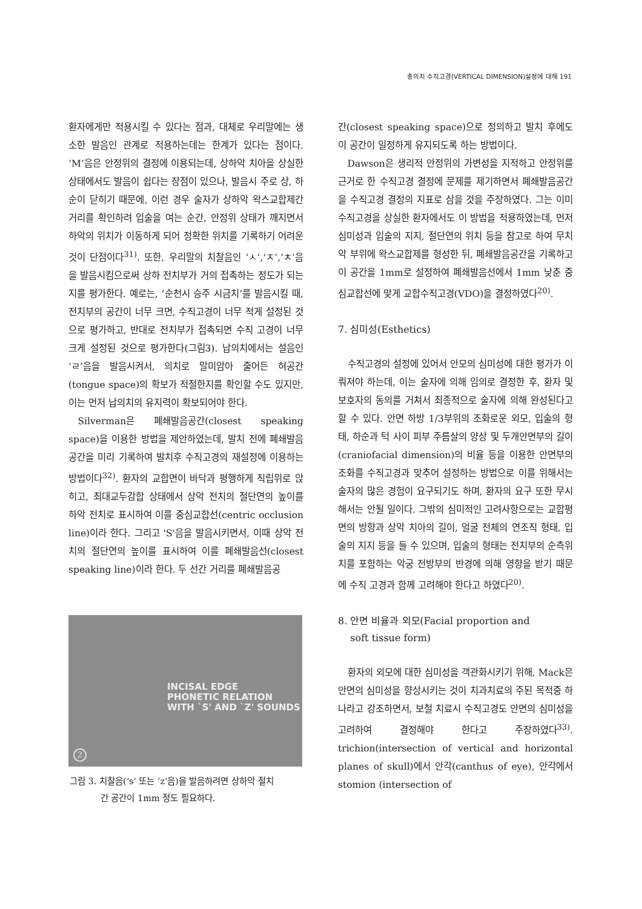총의치 수직고경(VERTICAL DIMENSION)설정에 대해 191
환자에게만 적용시킬 수 있다는 점과, 대체로 우리말에는 생소한 발음인 관계로 적용하는데는 한계가 있다는 점이다. ‘M’음은 안정위의 결정에 이용되는데, 상하악 치아을 상실한 상태에서도 발음이 쉽다는 장점이 있으나, 발음시 주로 상, 하순이 닫히기 때문에, 이런 경우 술자가 상하악 왁스교합제간 거리를 확인하려 입술을 여는 순간, 안정위 상태가 깨지면서 하악의 위치가 이동하게 되어 정확한 위치를 기록하기 어려운 것이 단점이다<sup>31)</sup>. 또한, 우리말의 치찰음인 ‘ㅅ’,‘ㅈ’,‘ㅊ’음을 발음시킴으로써 상하 전치부가 거의 접촉하는 정도가 되는지를 평가한다. 예로는, ‘순천시 승주 시금치’를 발음시킬 때, 전치부의 공간이 너무 크면, 수직고경이 너무 적게 설정된 것으로 평가하고, 반대로 전치부가 접촉되면 수직 고경이 너무 크게 설정된 것으로 평가한다(그림3). 납의치에서는 설음인 ‘ㄹ’음을 발음시켜서, 의치로 말미암아 줄어든 혀공간(tongue space)의 확보가 적절한지를 확인할 수도 있지만, 이는 먼저 납의치의 유지력이 확보되어야 한다.
Silverman은 폐쇄발음공간(closest speaking space)을 이용한 방법을 제안하였는데, 발치 전에 폐쇄발음공간을 미리 기록하여 발치후 수직고경의 재설정에 이용하는 방법이다<sup>32)</sup>. 환자의 교합면이 바닥과 평행하게 직립위로 앉히고, 최대교두감합 상태에서 상악 전치의 절단연의 높이를 하악 전치로 표시하여 이를 중심교합선(centric occlusion line)이라 한다. 그리고 'S'음을 발음시키면서, 이때 상악 전치의 절단연의 높이를 표시하여 이를 폐쇄발음선(closest speaking line)이라 한다. 두 선간 거리를 폐쇄발음공
INCISAL EDGE
PHONETIC RELATION
WITH `S' AND `Z' SOUNDS
2
그림 3. 치찰음(‘s' 또는 ’z'음)을 발음하려면 상하악 절치
간 공간이 1mm 정도 필요하다.
간(closest speaking space)으로 정의하고 발치 후에도 이 공간이 일정하게 유지되도록 하는 방법이다.
Dawson은 생리적 안정위의 가변성을 지적하고 안정위를 근거로 한 수직고경 결정에 문제를 제기하면서 폐쇄발음공간을 수직고경 결정의 지표로 삼을 것을 주장하였다. 그는 이미 수직고경을 상실한 환자에서도 이 방법을 적용하였는데, 먼저 심미성과 입술의 지지, 절단연의 위치 등을 참고로 하여 무치악 부위에 왁스교합제를 형성한 뒤, 폐쇄발음공간을 기록하고 이 공간을 1mm로 설정하여 폐쇄발음선에서 1mm 낮춘 중심교합선에 맞게 교합수직고경(VDO)을 결정하였다<sup>20)</sup>.
7. 심미성(Esthetics)
수직고경의 설정에 있어서 안모의 심미성에 대한 평가가 이뤄져야 하는데, 이는 술자에 의해 임의로 결정한 후, 환자 및 보호자의 동의를 거쳐서 최종적으로 술자에 의해 완성된다고 할 수 있다. 안면 하방 1/3부위의 조화로운 외모, 입술의 형태, 하순과 턱 사이 피부 주름살의 양상 및 두개안면부의 길이(craniofacial dimension)의 비율 등을 이용한 안면부의 조화를 수직고경과 맞추어 설정하는 방법으로 이를 위해서는 술자의 많은 경험이 요구되기도 하며, 환자의 요구 또한 무시해서는 안될 일이다. 그밖의 심미적인 고려사항으로는 교합평면의 방향과 상악 치아의 길이, 얼굴 전체의 연조직 형태, 입술의 지지 등을 들 수 있으며, 입술의 형태는 전치부의 순측위치를 포함하는 악궁 전방부의 반경에 의해 영향을 받기 때문에 수직 고경과 함께 고려해야 한다고 하였다<sup>20)</sup>.
8. 안면 비율과 외모(Facial proportion and
soft tissue form)
환자의 외모에 대한 심미성을 객관화시키기 위해, Mack은 안면의 심미성을 향상시키는 것이 치과치료의 주된 목적중 하나라고 강조하면서, 보철 치료시 수직고경도 안면의 심미성을 고려하여 결정해야 한다고 주장하였다<sup>33)</sup>. trichion(intersection of vertical and horizontal planes of skull)에서 안각(canthus of eye), 안각에서 stomion (intersection of